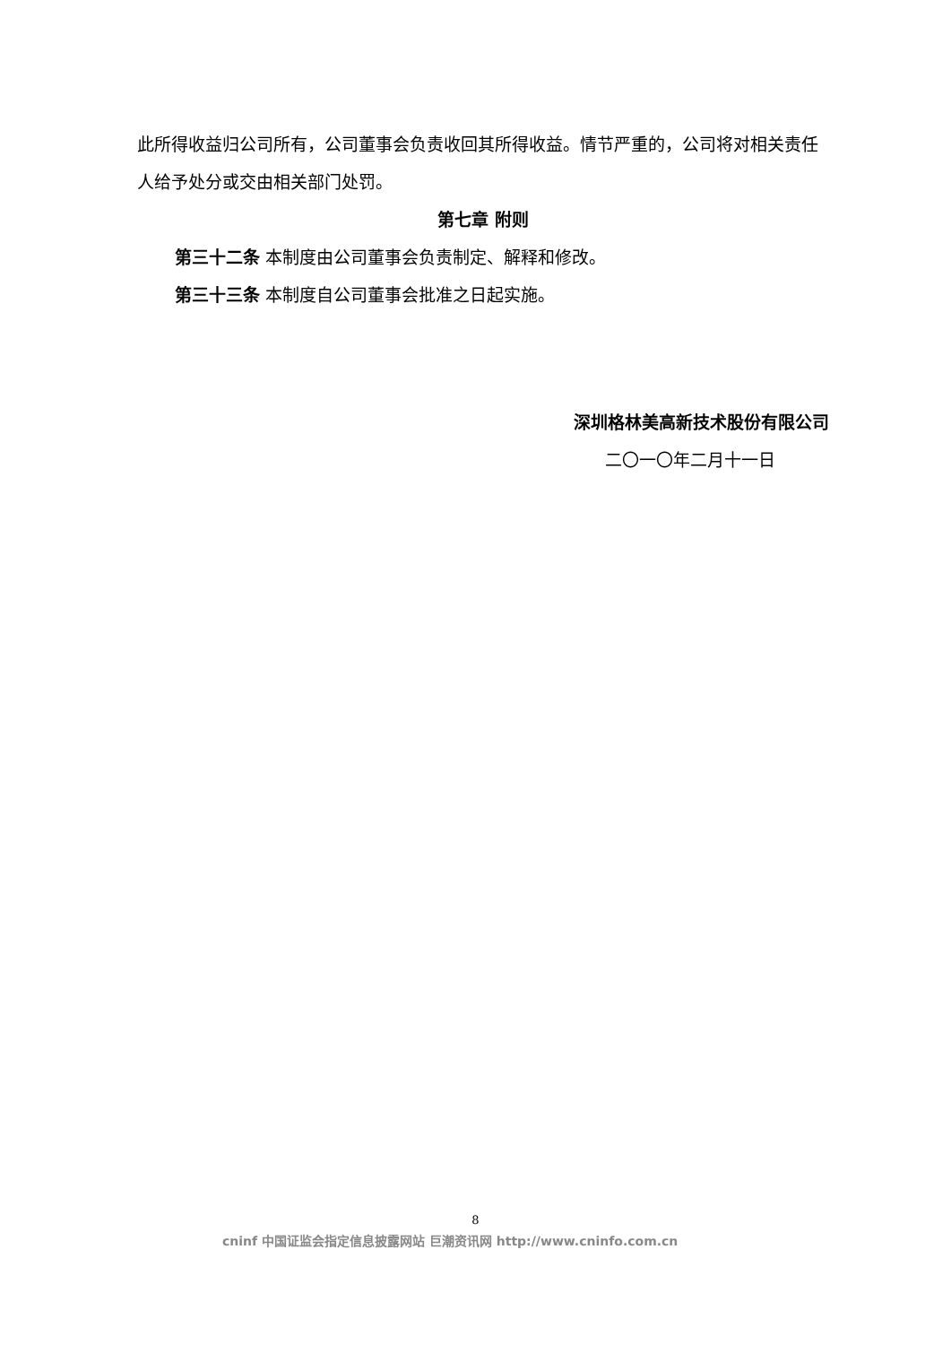此所得收益归公司所有，公司董事会负责收回其所得收益。情节严重的，公司将对相关责任人给予处分或交由相关部门处罚。
第七章 附则
第三十二条 本制度由公司董事会负责制定、解释和修改。
第三十三条 本制度自公司董事会批准之日起实施。
深圳格林美高新技术股份有限公司
二〇一〇年二月十一日
8
cninf 中国证监会指定信息披露网站 巨潮资讯网 http://www.cninfo.com.cn